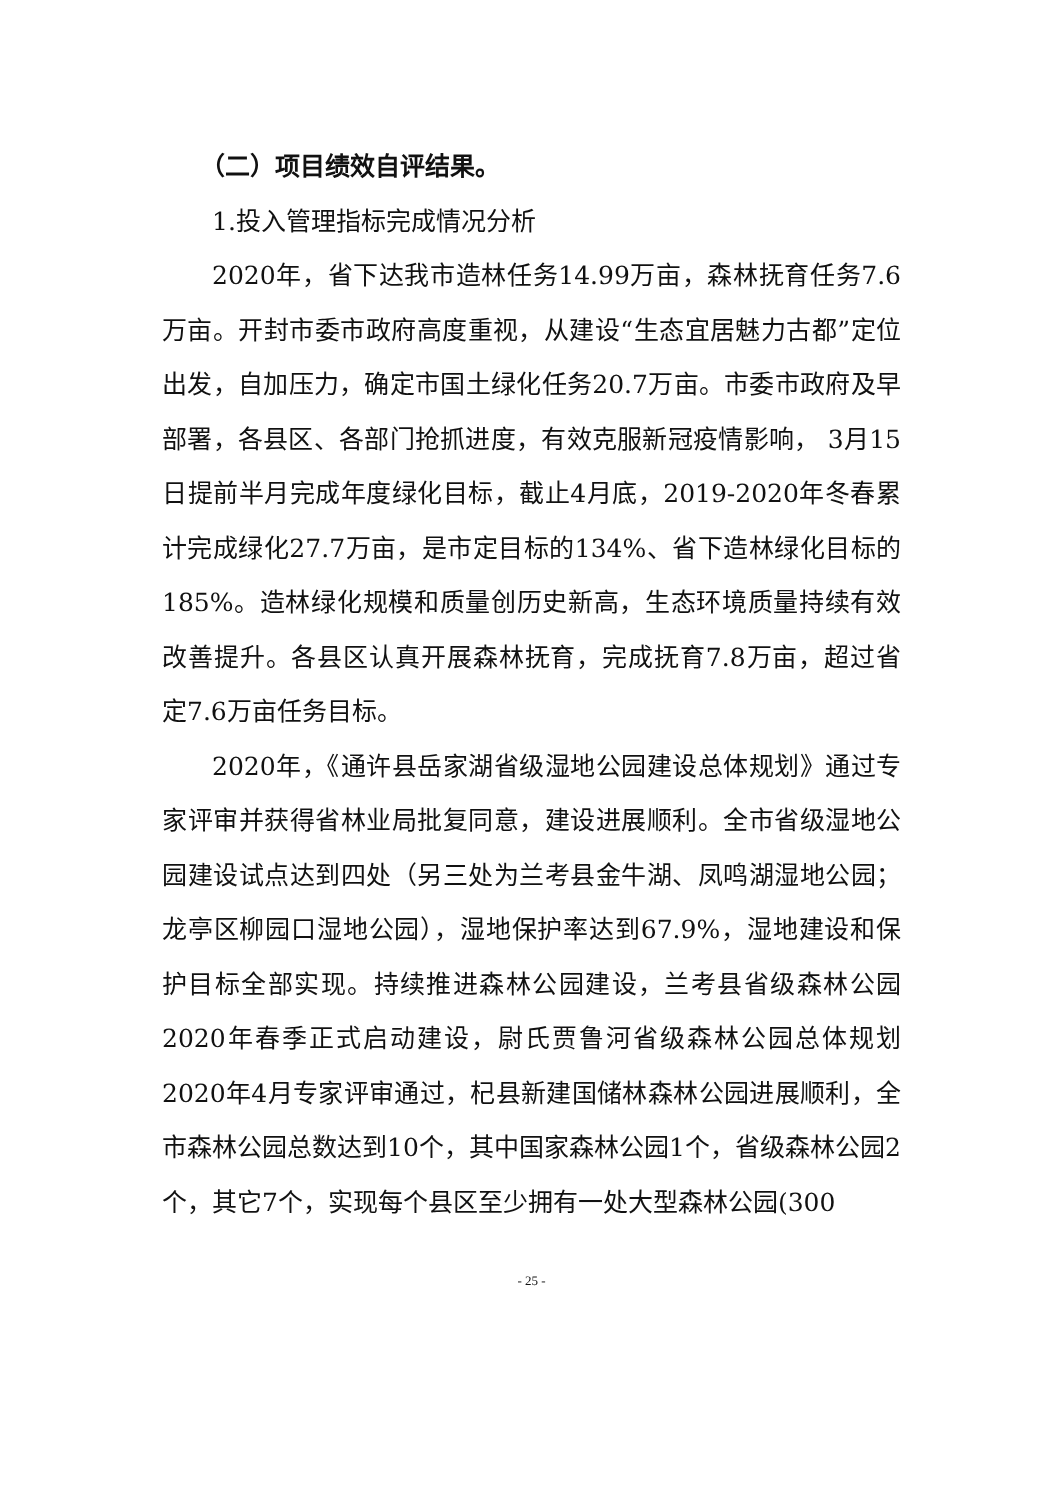（二）项目绩效自评结果。
1.投入管理指标完成情况分析
2020年，省下达我市造林任务14.99万亩，森林抚育任务7.6万亩。开封市委市政府高度重视，从建设“生态宜居魅力古都”定位出发，自加压力，确定市国土绿化任务20.7万亩。市委市政府及早部署，各县区、各部门抢抓进度，有效克服新冠疫情影响， 3月15日提前半月完成年度绿化目标，截止4月底，2019-2020年冬春累计完成绿化27.7万亩，是市定目标的134%、省下造林绿化目标的185%。造林绿化规模和质量创历史新高，生态环境质量持续有效改善提升。各县区认真开展森林抚育，完成抚育7.8万亩，超过省定7.6万亩任务目标。
2020年，《通许县岳家湖省级湿地公园建设总体规划》通过专家评审并获得省林业局批复同意，建设进展顺利。全市省级湿地公园建设试点达到四处（另三处为兰考县金牛湖、凤鸣湖湿地公园；龙亭区柳园口湿地公园），湿地保护率达到67.9%，湿地建设和保护目标全部实现。持续推进森林公园建设，兰考县省级森林公园2020年春季正式启动建设，尉氏贾鲁河省级森林公园总体规划2020年4月专家评审通过，杞县新建国储林森林公园进展顺利，全市森林公园总数达到10个，其中国家森林公园1个，省级森林公园2个，其它7个，实现每个县区至少拥有一处大型森林公园(300
- 25 -